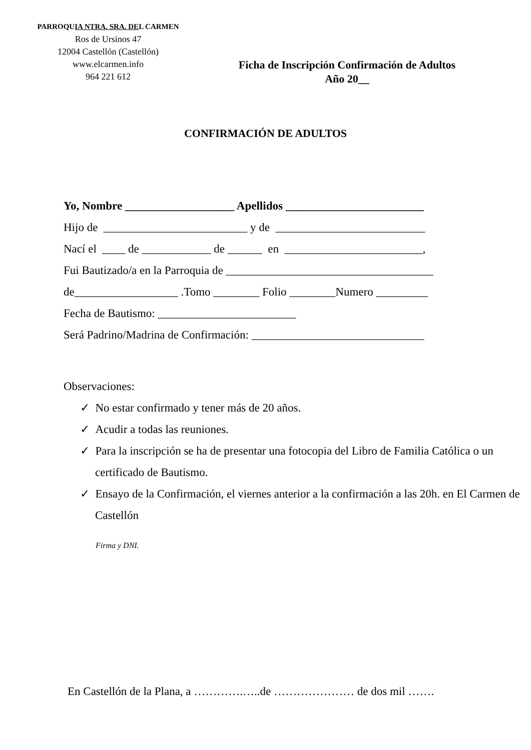PARROQUIA NTRA. SRA. DEL CARMEN
Ros de Ursinos 47
12004 Castellón (Castellón)
www.elcarmen.info
964 221 612
Ficha de Inscripción Confirmación de Adultos
Año 20__
CONFIRMACIÓN DE ADULTOS
Yo, Nombre ___________________ Apellidos ________________________
Hijo de _________________________ y de __________________________
Nací el ____ de ____________ de ______ en ________________________,
Fui Bautizado/a en la Parroquia de ____________________________________
de__________________ .Tomo ________ Folio ________Numero _________
Fecha de Bautismo: ________________________
Será Padrino/Madrina de Confirmación: ______________________________
Observaciones:
✓ No estar confirmado y tener más de 20 años.
✓ Acudir a todas las reuniones.
✓ Para la inscripción se ha de presentar una fotocopia del Libro de Familia Católica o un certificado de Bautismo.
✓ Ensayo de la Confirmación, el viernes anterior a la confirmación a las 20h. en El Carmen de Castellón
Firma y DNI.
En Castellón de la Plana, a ………….…..de ………………… de dos mil …….